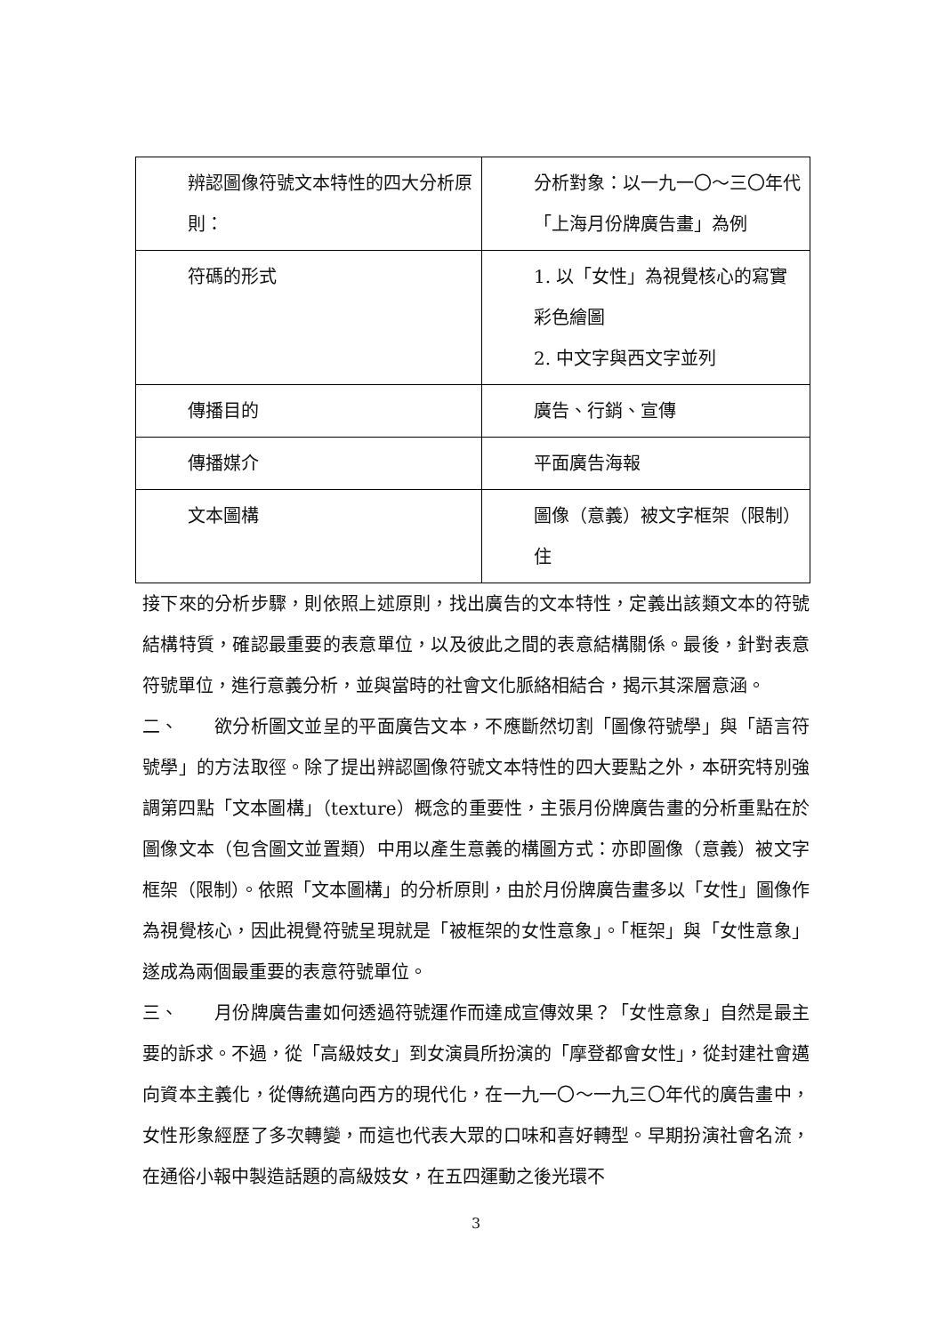| 辨認圖像符號文本特性的四大分析原則： | 分析對象：以一九一〇～三〇年代「上海月份牌廣告畫」為例 |
| 符碼的形式 | 1. 以「女性」為視覺核心的寫實彩色繪圖 2. 中文字與西文字並列 |
| 傳播目的 | 廣告、行銷、宣傳 |
| 傳播媒介 | 平面廣告海報 |
| 文本圖構 | 圖像（意義）被文字框架（限制）住 |
接下來的分析步驟，則依照上述原則，找出廣告的文本特性，定義出該類文本的符號結構特質，確認最重要的表意單位，以及彼此之間的表意結構關係。最後，針對表意符號單位，進行意義分析，並與當時的社會文化脈絡相結合，揭示其深層意涵。
二、　　欲分析圖文並呈的平面廣告文本，不應斷然切割「圖像符號學」與「語言符號學」的方法取徑。除了提出辨認圖像符號文本特性的四大要點之外，本研究特別強調第四點「文本圖構」（texture）概念的重要性，主張月份牌廣告畫的分析重點在於圖像文本（包含圖文並置類）中用以產生意義的構圖方式：亦即圖像（意義）被文字框架（限制）。依照「文本圖構」的分析原則，由於月份牌廣告畫多以「女性」圖像作為視覺核心，因此視覺符號呈現就是「被框架的女性意象」。「框架」與「女性意象」遂成為兩個最重要的表意符號單位。
三、　　月份牌廣告畫如何透過符號運作而達成宣傳效果？「女性意象」自然是最主要的訴求。不過，從「高級妓女」到女演員所扮演的「摩登都會女性」，從封建社會邁向資本主義化，從傳統邁向西方的現代化，在一九一〇～一九三〇年代的廣告畫中，女性形象經歷了多次轉變，而這也代表大眾的口味和喜好轉型。早期扮演社會名流，在通俗小報中製造話題的高級妓女，在五四運動之後光環不
3